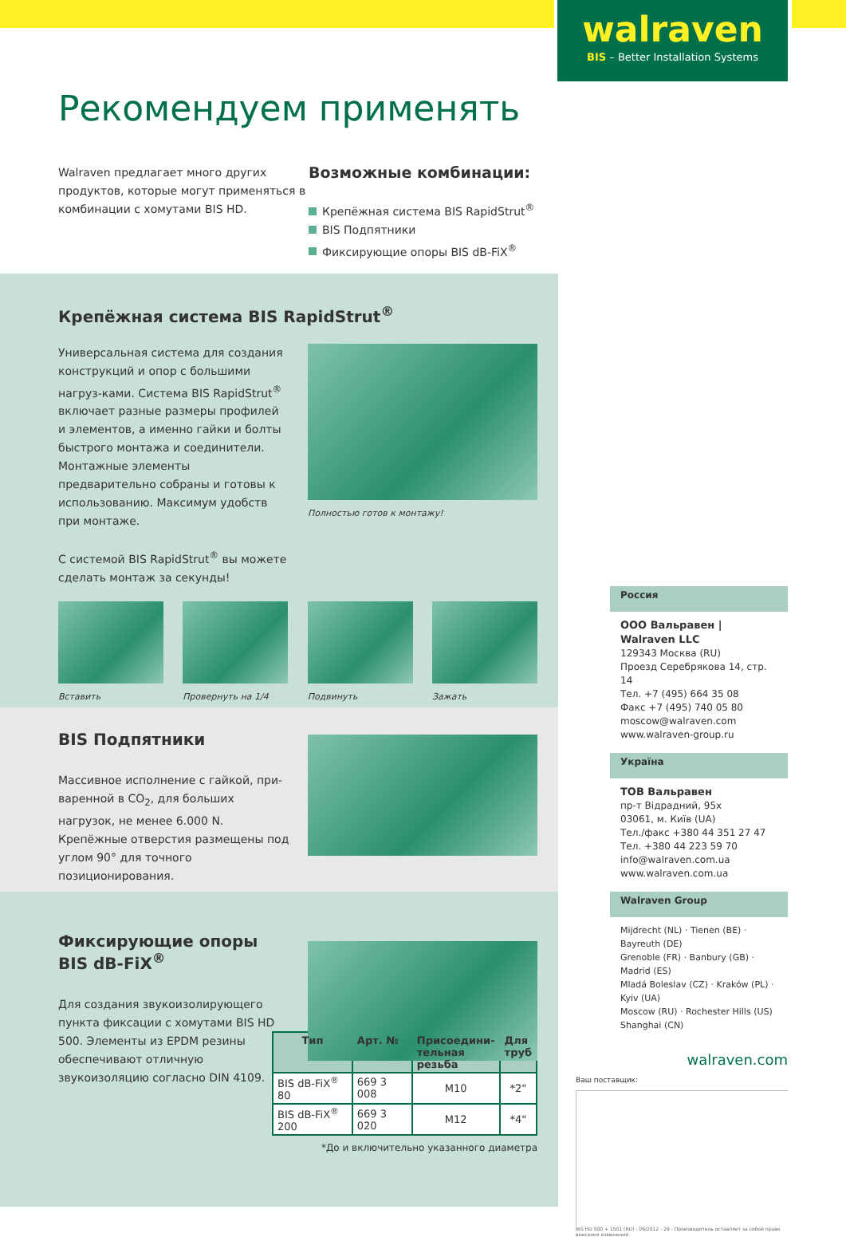walraven
BIS – Better Installation Systems
Рекомендуем применять
Walraven предлагает много других продуктов, которые могут применяться в комбинации с хомутами BIS HD.
Возможные комбинации:
Крепёжная система BIS RapidStrut<sup>®</sup>
BIS Подпятники
Фиксирующие опоры BIS dB-FiX<sup>®</sup>
Крепёжная система BIS RapidStrut<sup>®</sup>
Универсальная система для создания конструкций и опор с большими нагруз-ками. Система BIS RapidStrut<sup>®</sup> включает разные размеры профилей и элементов, а именно гайки и болты быстрого монтажа и соединители. Монтажные элементы предварительно собраны и готовы к использованию. Максимум удобств при монтаже.
С системой BIS RapidStrut<sup>®</sup> вы можете сделать монтаж за секунды!
Полностью готов к монтажу!
Вставить Провернуть на 1/4
Подвинуть Зажать
BIS Подпятники
Массивное исполнение с гайкой, при-варенной в CO<sub>2</sub>, для больших нагрузок, не менее 6.000 N. Крепёжные отверстия размещены под углом 90° для точного позиционирования.
Фиксирующие опоры
BIS dB-FiX<sup>®</sup>
Для создания звукоизолирующего пункта фиксации с хомутами BIS HD 500. Элементы из EPDM резины обеспечивают отличную звукоизоляцию согласно DIN 4109.
| Тип | Арт. № | Присоедини- тельная резьба | Для труб |
| --- | --- | --- | --- |
| BIS dB-FiX<sup>®</sup> 80 | 669 3 008 | M10 | *2" |
| BIS dB-FiX<sup>®</sup> 200 | 669 3 020 | M12 | *4" |
*До и включительно указанного диаметра
Россия
ООО Вальравен | Walraven LLC
129343 Москва (RU)
Проезд Серебрякова 14, стр. 14
Тел. +7 (495) 664 35 08
Факс +7 (495) 740 05 80
moscow@walraven.com
www.walraven-group.ru
Україна
ТОВ Вальравен
пр-т Відрадний, 95х
03061, м. Київ (UA)
Тел./факс +380 44 351 27 47
Тел. +380 44 223 59 70
info@walraven.com.ua
www.walraven.com.ua
Walraven Group
Mijdrecht (NL) · Tienen (BE) · Bayreuth (DE)
Grenoble (FR) · Banbury (GB) · Madrid (ES)
Mladá Boleslav (CZ) · Kraków (PL) · Kyiv (UA)
Moscow (RU) · Rochester Hills (US)
Shanghai (CN)
walraven.com
Ваш поставщик:
BIS HD 500 + 1501 (RU) - 06/2012 - 29 - Производитель оставляет за собой право внесения изменений